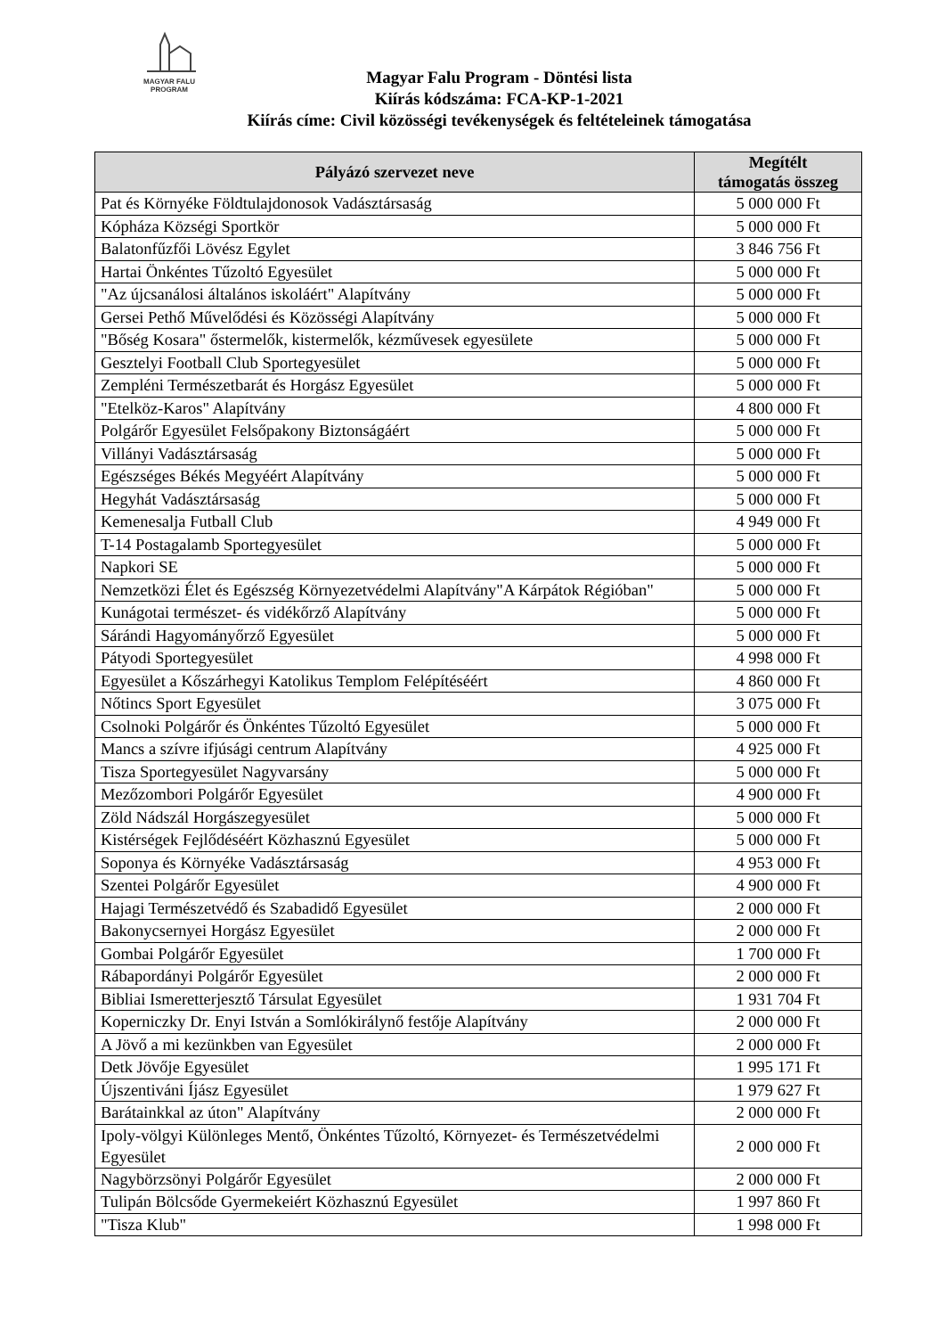MAGYAR FALU
PROGRAM
Magyar Falu Program - Döntési lista
Kiírás kódszáma: FCA-KP-1-2021
Kiírás címe: Civil közösségi tevékenységek és feltételeinek támogatása
| Pályázó szervezet neve | Megítélt támogatás összeg |
| --- | --- |
| Pat és Környéke Földtulajdonosok Vadásztársaság | 5 000 000 Ft |
| Kópháza Községi Sportkör | 5 000 000 Ft |
| Balatonfűzfői Lövész Egylet | 3 846 756 Ft |
| Hartai Önkéntes Tűzoltó Egyesület | 5 000 000 Ft |
| "Az újcsanálosi általános iskoláért" Alapítvány | 5 000 000 Ft |
| Gersei Pethő Művelődési és Közösségi Alapítvány | 5 000 000 Ft |
| "Bőség Kosara" őstermelők, kistermelők, kézművesek egyesülete | 5 000 000 Ft |
| Gesztelyi Football Club Sportegyesület | 5 000 000 Ft |
| Zempléni Természetbarát és Horgász Egyesület | 5 000 000 Ft |
| "Etelköz-Karos" Alapítvány | 4 800 000 Ft |
| Polgárőr Egyesület Felsőpakony Biztonságáért | 5 000 000 Ft |
| Villányi Vadásztársaság | 5 000 000 Ft |
| Egészséges Békés Megyéért Alapítvány | 5 000 000 Ft |
| Hegyhát Vadásztársaság | 5 000 000 Ft |
| Kemenesalja Futball Club | 4 949 000 Ft |
| T-14 Postagalamb Sportegyesület | 5 000 000 Ft |
| Napkori SE | 5 000 000 Ft |
| Nemzetközi Élet és Egészség Környezetvédelmi Alapítvány"A Kárpátok Régióban" | 5 000 000 Ft |
| Kunágotai természet- és vidékőrző Alapítvány | 5 000 000 Ft |
| Sárándi Hagyományőrző Egyesület | 5 000 000 Ft |
| Pátyodi Sportegyesület | 4 998 000 Ft |
| Egyesület a Kőszárhegyi Katolikus Templom Felépítéséért | 4 860 000 Ft |
| Nőtincs Sport Egyesület | 3 075 000 Ft |
| Csolnoki Polgárőr és Önkéntes Tűzoltó Egyesület | 5 000 000 Ft |
| Mancs a szívre ifjúsági centrum Alapítvány | 4 925 000 Ft |
| Tisza Sportegyesület Nagyvarsány | 5 000 000 Ft |
| Mezőzombori Polgárőr Egyesület | 4 900 000 Ft |
| Zöld Nádszál Horgászegyesület | 5 000 000 Ft |
| Kistérségek Fejlődéséért Közhasznú Egyesület | 5 000 000 Ft |
| Soponya és Környéke Vadásztársaság | 4 953 000 Ft |
| Szentei Polgárőr Egyesület | 4 900 000 Ft |
| Hajagi Természetvédő és Szabadidő Egyesület | 2 000 000 Ft |
| Bakonycsernyei Horgász Egyesület | 2 000 000 Ft |
| Gombai Polgárőr Egyesület | 1 700 000 Ft |
| Rábapordányi Polgárőr Egyesület | 2 000 000 Ft |
| Bibliai Ismeretterjesztő Társulat Egyesület | 1 931 704 Ft |
| Koperniczky Dr. Enyi István a Somlókirálynő festője Alapítvány | 2 000 000 Ft |
| A Jövő a mi kezünkben van Egyesület | 2 000 000 Ft |
| Detk Jövője Egyesület | 1 995 171 Ft |
| Újszentiváni Íjász Egyesület | 1 979 627 Ft |
| Barátainkkal az úton" Alapítvány | 2 000 000 Ft |
| Ipoly-völgyi Különleges Mentő, Önkéntes Tűzoltó, Környezet- és Természetvédelmi Egyesület | 2 000 000 Ft |
| Nagybörzsönyi Polgárőr Egyesület | 2 000 000 Ft |
| Tulipán Bölcsőde Gyermekeiért Közhasznú Egyesület | 1 997 860 Ft |
| "Tisza Klub" | 1 998 000 Ft |